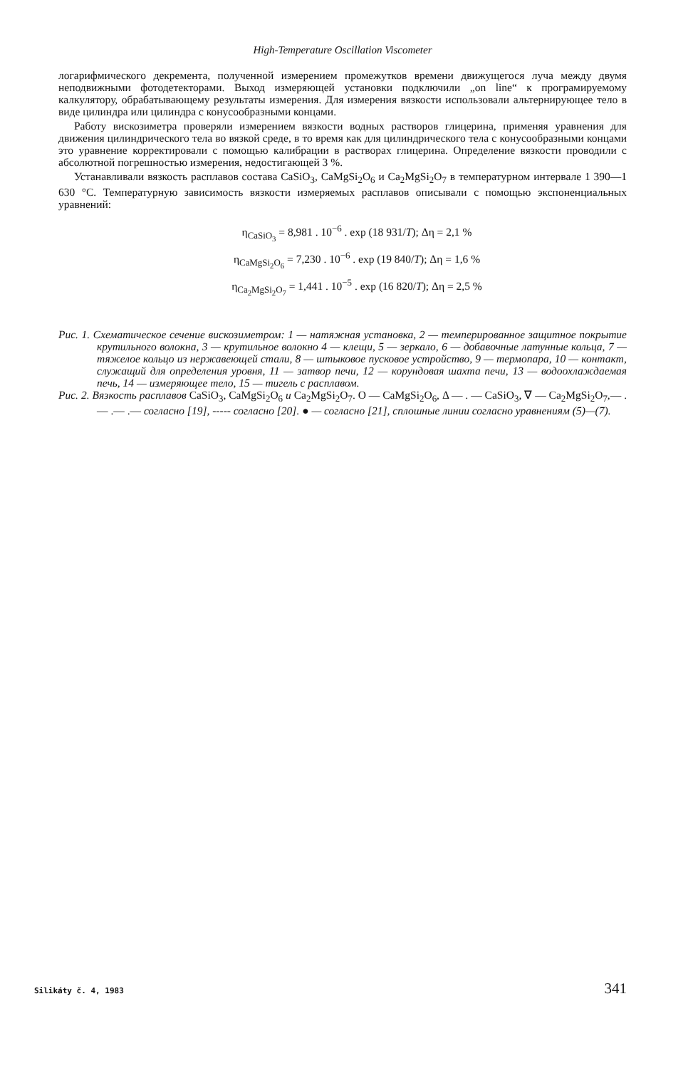High-Temperature Oscillation Viscometer
логарифмического декремента, полученной измерением промежутков времени движущегося луча между двумя неподвижными фотодетекторами. Выход измеряющей установки подключили „on line“ к програмируемому калкулятору, обрабатывающему результаты измерения. Для измерения вязкости использовали альтернирующее тело в виде цилиндра или цилиндра с конусообразными концами.
Работу вискозиметра проверяли измерением вязкости водных растворов глицерина, применяя уравнения для движения цилиндрического тела во вязкой среде, в то время как для цилиндрического тела с конусообразными концами это уравнение корректировали с помощью калибрации в растворах глицерина. Определение вязкости проводили с абсолютной погрешностью измерения, недостигающей 3 %.
Устанавливали вязкость расплавов состава CaSiO<sub>3</sub>, CaMgSi<sub>2</sub>O<sub>6</sub> и Ca<sub>2</sub>MgSi<sub>2</sub>O<sub>7</sub> в температурном интервале 1 390—1 630 °C. Температурную зависимость вязкости измеряемых расплавов описывали с помощью экспоненциальных уравнений:
η<sub>CaSiO<sub>3</sub></sub> = 8,981 . 10<sup>−6</sup> . exp (18 931/T); Δη = 2,1 %
η<sub>CaMgSi<sub>2</sub>O<sub>6</sub></sub> = 7,230 . 10<sup>−6</sup> . exp (19 840/T); Δη = 1,6 %
η<sub>Ca<sub>2</sub>MgSi<sub>2</sub>O<sub>7</sub></sub> = 1,441 . 10<sup>−5</sup> . exp (16 820/T); Δη = 2,5 %
Рис. 1. Схематическое сечение вискозиметром: 1 — натяжная установка, 2 — темперированное защитное покрытие крутильного волокна, 3 — крутильное волокно 4 — клещи, 5 — зеркало, 6 — добавочные латунные кольца, 7 — тяжелое кольцо из нержавеющей стали, 8 — штыковое пусковое устройство, 9 — термопара, 10 — контакт, служащий для определения уровня, 11 — затвор печи, 12 — корундовая шахта печи, 13 — водоохлаждаемая печь, 14 — измеряющее тело, 15 — тигель с расплавом.
Рис. 2. Вязкость расплавов CaSiO<sub>3</sub>, CaMgSi<sub>2</sub>O<sub>6</sub> и Ca<sub>2</sub>MgSi<sub>2</sub>O<sub>7</sub>. O — CaMgSi<sub>2</sub>O<sub>6</sub>, Δ — . — CaSiO<sub>3</sub>, ∇ — Ca<sub>2</sub>MgSi<sub>2</sub>O<sub>7</sub>,— .— .— .— согласно [19], ----- согласно [20]. ● — согласно [21], сплошные линии согласно уравнениям (5)—(7).
Silikáty č. 4, 1983 341